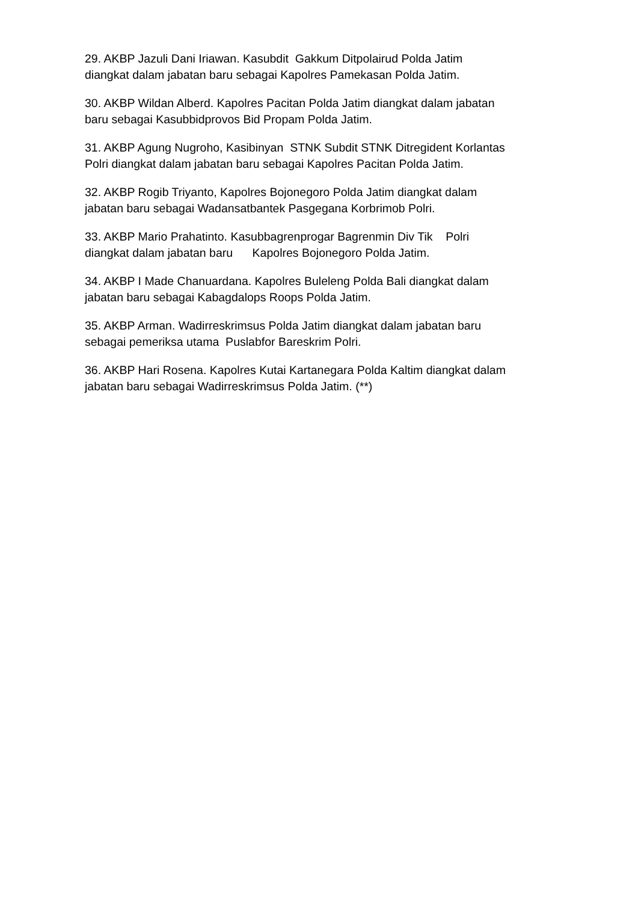29. AKBP Jazuli Dani Iriawan. Kasubdit Gakkum Ditpolairud Polda Jatim diangkat dalam jabatan baru sebagai Kapolres Pamekasan Polda Jatim.
30. AKBP Wildan Alberd. Kapolres Pacitan Polda Jatim diangkat dalam jabatan baru sebagai Kasubbidprovos Bid Propam Polda Jatim.
31. AKBP Agung Nugroho, Kasibinyan STNK Subdit STNK Ditregident Korlantas Polri diangkat dalam jabatan baru sebagai Kapolres Pacitan Polda Jatim.
32. AKBP Rogib Triyanto, Kapolres Bojonegoro Polda Jatim diangkat dalam jabatan baru sebagai Wadansatbantek Pasgegana Korbrimob Polri.
33. AKBP Mario Prahatinto. Kasubbagrenprogar Bagrenmin Div Tik Polri diangkat dalam jabatan baru Kapolres Bojonegoro Polda Jatim.
34. AKBP I Made Chanuardana. Kapolres Buleleng Polda Bali diangkat dalam jabatan baru sebagai Kabagdalops Roops Polda Jatim.
35. AKBP Arman. Wadirreskrimsus Polda Jatim diangkat dalam jabatan baru sebagai pemeriksa utama Puslabfor Bareskrim Polri.
36. AKBP Hari Rosena. Kapolres Kutai Kartanegara Polda Kaltim diangkat dalam jabatan baru sebagai Wadirreskrimsus Polda Jatim. (**)